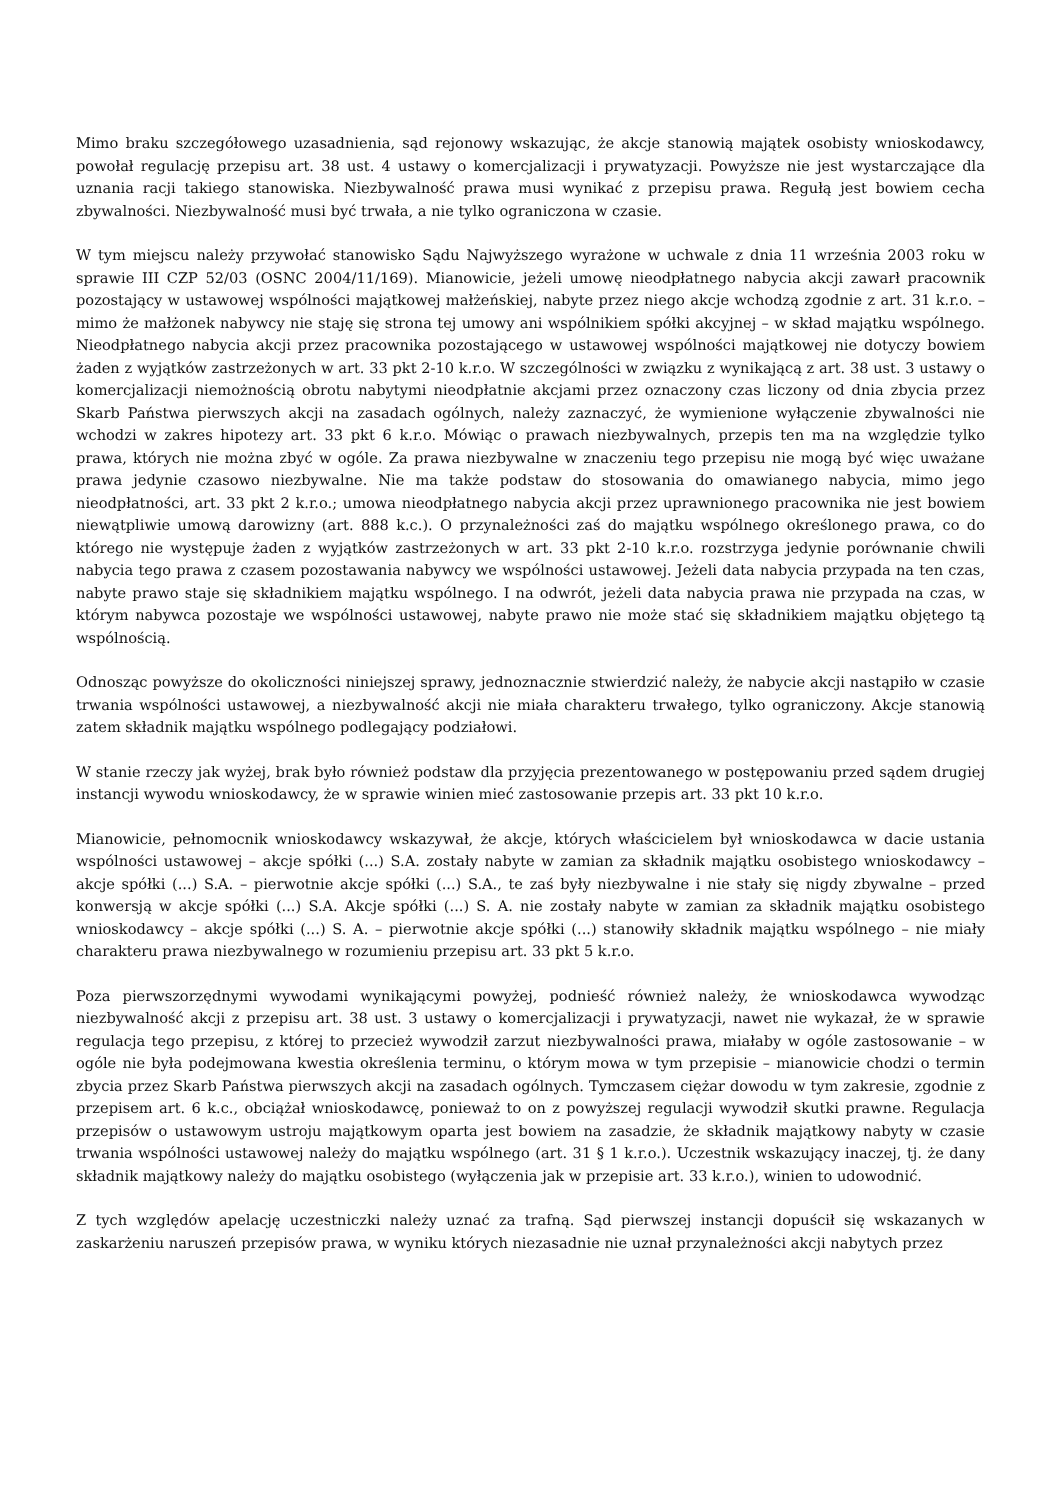Mimo braku szczegółowego uzasadnienia, sąd rejonowy wskazując, że akcje stanowią majątek osobisty wnioskodawcy, powołał regulację przepisu art. 38 ust. 4 ustawy o komercjalizacji i prywatyzacji. Powyższe nie jest wystarczające dla uznania racji takiego stanowiska. Niezbywalność prawa musi wynikać z przepisu prawa. Regułą jest bowiem cecha zbywalności. Niezbywalność musi być trwała, a nie tylko ograniczona w czasie.
W tym miejscu należy przywołać stanowisko Sądu Najwyższego wyrażone w uchwale z dnia 11 września 2003 roku w sprawie III CZP 52/03 (OSNC 2004/11/169). Mianowicie, jeżeli umowę nieodpłatnego nabycia akcji zawarł pracownik pozostający w ustawowej wspólności majątkowej małżeńskiej, nabyte przez niego akcje wchodzą zgodnie z art. 31 k.r.o. – mimo że małżonek nabywcy nie staję się strona tej umowy ani wspólnikiem spółki akcyjnej – w skład majątku wspólnego. Nieodpłatnego nabycia akcji przez pracownika pozostającego w ustawowej wspólności majątkowej nie dotyczy bowiem żaden z wyjątków zastrzeżonych w art. 33 pkt 2-10 k.r.o. W szczególności w związku z wynikającą z art. 38 ust. 3 ustawy o komercjalizacji niemożnością obrotu nabytymi nieodpłatnie akcjami przez oznaczony czas liczony od dnia zbycia przez Skarb Państwa pierwszych akcji na zasadach ogólnych, należy zaznaczyć, że wymienione wyłączenie zbywalności nie wchodzi w zakres hipotezy art. 33 pkt 6 k.r.o. Mówiąc o prawach niezbywalnych, przepis ten ma na względzie tylko prawa, których nie można zbyć w ogóle. Za prawa niezbywalne w znaczeniu tego przepisu nie mogą być więc uważane prawa jedynie czasowo niezbywalne. Nie ma także podstaw do stosowania do omawianego nabycia, mimo jego nieodpłatności, art. 33 pkt 2 k.r.o.; umowa nieodpłatnego nabycia akcji przez uprawnionego pracownika nie jest bowiem niewątpliwie umową darowizny (art. 888 k.c.). O przynależności zaś do majątku wspólnego określonego prawa, co do którego nie występuje żaden z wyjątków zastrzeżonych w art. 33 pkt 2-10 k.r.o. rozstrzyga jedynie porównanie chwili nabycia tego prawa z czasem pozostawania nabywcy we wspólności ustawowej. Jeżeli data nabycia przypada na ten czas, nabyte prawo staje się składnikiem majątku wspólnego. I na odwrót, jeżeli data nabycia prawa nie przypada na czas, w którym nabywca pozostaje we wspólności ustawowej, nabyte prawo nie może stać się składnikiem majątku objętego tą wspólnością.
Odnosząc powyższe do okoliczności niniejszej sprawy, jednoznacznie stwierdzić należy, że nabycie akcji nastąpiło w czasie trwania wspólności ustawowej, a niezbywalność akcji nie miała charakteru trwałego, tylko ograniczony. Akcje stanowią zatem składnik majątku wspólnego podlegający podziałowi.
W stanie rzeczy jak wyżej, brak było również podstaw dla przyjęcia prezentowanego w postępowaniu przed sądem drugiej instancji wywodu wnioskodawcy, że w sprawie winien mieć zastosowanie przepis art. 33 pkt 10 k.r.o.
Mianowicie, pełnomocnik wnioskodawcy wskazywał, że akcje, których właścicielem był wnioskodawca w dacie ustania wspólności ustawowej – akcje spółki (...) S.A. zostały nabyte w zamian za składnik majątku osobistego wnioskodawcy – akcje spółki (...) S.A. – pierwotnie akcje spółki (...) S.A., te zaś były niezbywalne i nie stały się nigdy zbywalne – przed konwersją w akcje spółki (...) S.A. Akcje spółki (...) S. A. nie zostały nabyte w zamian za składnik majątku osobistego wnioskodawcy – akcje spółki (...) S. A. – pierwotnie akcje spółki (...) stanowiły składnik majątku wspólnego – nie miały charakteru prawa niezbywalnego w rozumieniu przepisu art. 33 pkt 5 k.r.o.
Poza pierwszorzędnymi wywodami wynikającymi powyżej, podnieść również należy, że wnioskodawca wywodząc niezbywalność akcji z przepisu art. 38 ust. 3 ustawy o komercjalizacji i prywatyzacji, nawet nie wykazał, że w sprawie regulacja tego przepisu, z której to przecież wywodził zarzut niezbywalności prawa, miałaby w ogóle zastosowanie – w ogóle nie była podejmowana kwestia określenia terminu, o którym mowa w tym przepisie – mianowicie chodzi o termin zbycia przez Skarb Państwa pierwszych akcji na zasadach ogólnych. Tymczasem ciężar dowodu w tym zakresie, zgodnie z przepisem art. 6 k.c., obciążał wnioskodawcę, ponieważ to on z powyższej regulacji wywodził skutki prawne. Regulacja przepisów o ustawowym ustroju majątkowym oparta jest bowiem na zasadzie, że składnik majątkowy nabyty w czasie trwania wspólności ustawowej należy do majątku wspólnego (art. 31 § 1 k.r.o.). Uczestnik wskazujący inaczej, tj. że dany składnik majątkowy należy do majątku osobistego (wyłączenia jak w przepisie art. 33 k.r.o.), winien to udowodnić.
Z tych względów apelację uczestniczki należy uznać za trafną. Sąd pierwszej instancji dopuścił się wskazanych w zaskarżeniu naruszeń przepisów prawa, w wyniku których niezasadnie nie uznał przynależności akcji nabytych przez